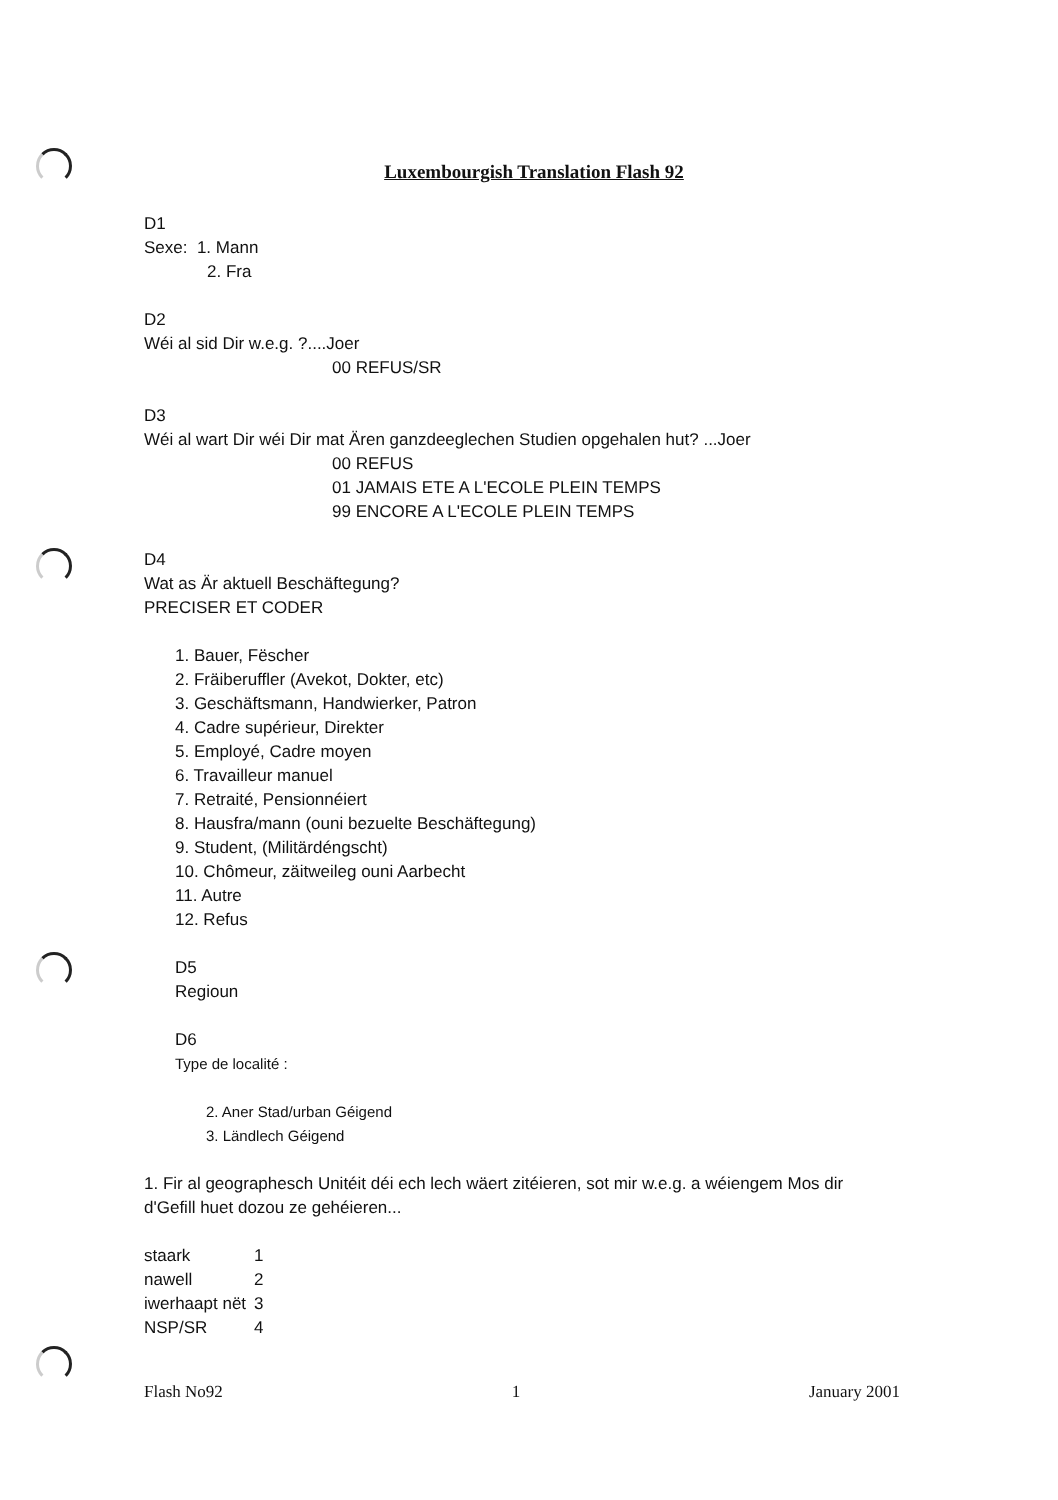Luxembourgish Translation Flash 92
D1
Sexe: 1. Mann
2. Fra
D2
Wéi al sid Dir w.e.g. ?....Joer
00 REFUS/SR
D3
Wéi al wart Dir wéi Dir mat Ären ganzdeeglechen Studien opgehalen hut? ...Joer
00 REFUS
01 JAMAIS ETE A L'ECOLE PLEIN TEMPS
99 ENCORE A L'ECOLE PLEIN TEMPS
D4
Wat as Är aktuell Beschäftegung?
PRECISER ET CODER
1. Bauer, Fëscher
2. Fräiberuffler (Avekot, Dokter, etc)
3. Geschäftsmann, Handwierker, Patron
4. Cadre supérieur, Direkter
5. Employé, Cadre moyen
6. Travailleur manuel
7. Retraité, Pensionnéiert
8. Hausfra/mann (ouni bezuelte Beschäftegung)
9. Student, (Militärdéngscht)
10. Chômeur, zäitweileg ouni Aarbecht
11. Autre
12. Refus
D5
Regioun
D6
Type de localité :
2. Aner Stad/urban Géigend
3. Ländlech Géigend
1. Fir al geographesch Unitéit déi ech lech wäert zitéieren, sot mir w.e.g. a wéiengem Mos dir d'Gefill huet dozou ze gehéieren...
| staark | 1 |
| nawell | 2 |
| iwerhaapt nët | 3 |
| NSP/SR | 4 |
Flash No92 1 January 2001